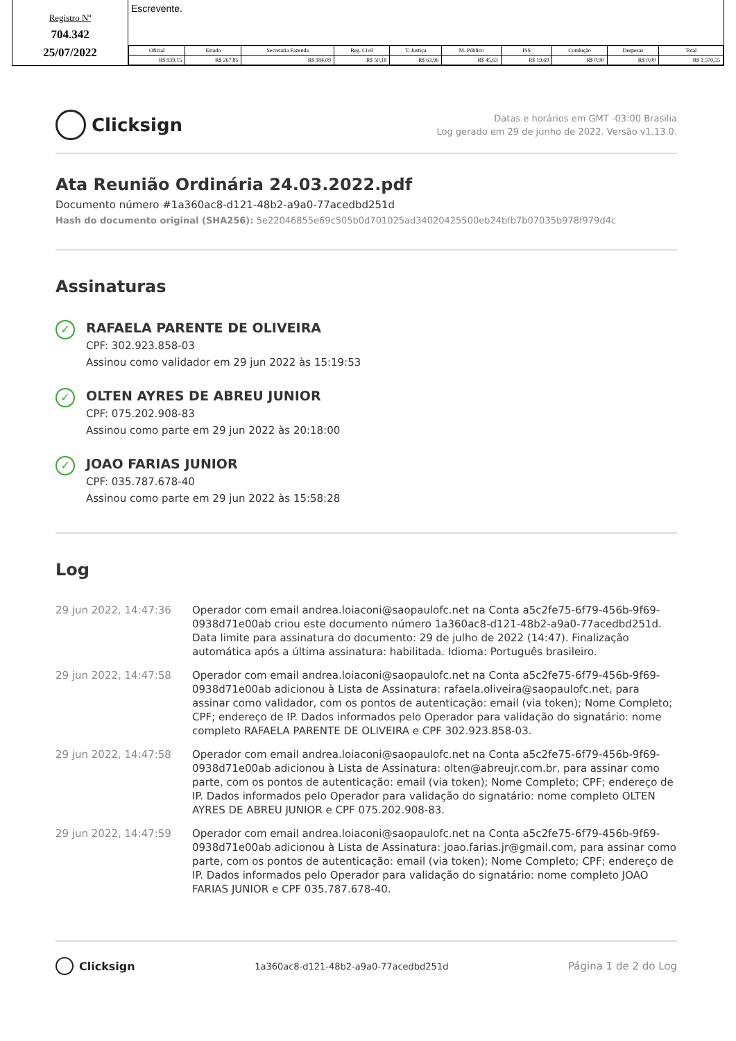Registro Nº
704.342
25/07/2022
Escrevente.
| Oficial | Estado | Secretaria Fazenda | Reg. Civil | T. Justiça | M. Público | ISS | Condução | Despesas | Total |
| --- | --- | --- | --- | --- | --- | --- | --- | --- | --- |
| R$ 939,15 | R$ 267,85 | R$ 184,09 | R$ 50,18 | R$ 63,96 | R$ 45,63 | R$ 19,69 | R$ 0,00 | R$ 0,00 | R$ 1.570,55 |
Clicksign
Datas e horários em GMT -03:00 Brasilia
Log gerado em 29 de junho de 2022. Versão v1.13.0.
Ata Reunião Ordinária 24.03.2022.pdf
Documento número #1a360ac8-d121-48b2-a9a0-77acedbd251d
Hash do documento original (SHA256): 5e22046855e69c505b0d701025ad34020425500eb24bfb7b07035b978f979d4c
Assinaturas
✓
RAFAELA PARENTE DE OLIVEIRA
CPF: 302.923.858-03
Assinou como validador em 29 jun 2022 às 15:19:53
✓
OLTEN AYRES DE ABREU JUNIOR
CPF: 075.202.908-83
Assinou como parte em 29 jun 2022 às 20:18:00
✓
JOAO FARIAS JUNIOR
CPF: 035.787.678-40
Assinou como parte em 29 jun 2022 às 15:58:28
Log
29 jun 2022, 14:47:36 Operador com email andrea.loiaconi@saopaulofc.net na Conta a5c2fe75-6f79-456b-9f69-0938d71e00ab criou este documento número 1a360ac8-d121-48b2-a9a0-77acedbd251d. Data limite para assinatura do documento: 29 de julho de 2022 (14:47). Finalização automática após a última assinatura: habilitada. Idioma: Português brasileiro.
29 jun 2022, 14:47:58 Operador com email andrea.loiaconi@saopaulofc.net na Conta a5c2fe75-6f79-456b-9f69-0938d71e00ab adicionou à Lista de Assinatura: rafaela.oliveira@saopaulofc.net, para assinar como validador, com os pontos de autenticação: email (via token); Nome Completo; CPF; endereço de IP. Dados informados pelo Operador para validação do signatário: nome completo RAFAELA PARENTE DE OLIVEIRA e CPF 302.923.858-03.
29 jun 2022, 14:47:58 Operador com email andrea.loiaconi@saopaulofc.net na Conta a5c2fe75-6f79-456b-9f69-0938d71e00ab adicionou à Lista de Assinatura: olten@abreujr.com.br, para assinar como parte, com os pontos de autenticação: email (via token); Nome Completo; CPF; endereço de IP. Dados informados pelo Operador para validação do signatário: nome completo OLTEN AYRES DE ABREU JUNIOR e CPF 075.202.908-83.
29 jun 2022, 14:47:59 Operador com email andrea.loiaconi@saopaulofc.net na Conta a5c2fe75-6f79-456b-9f69-0938d71e00ab adicionou à Lista de Assinatura: joao.farias.jr@gmail.com, para assinar como parte, com os pontos de autenticação: email (via token); Nome Completo; CPF; endereço de IP. Dados informados pelo Operador para validação do signatário: nome completo JOAO FARIAS JUNIOR e CPF 035.787.678-40.
Clicksign
1a360ac8-d121-48b2-a9a0-77acedbd251d
Página 1 de 2 do Log